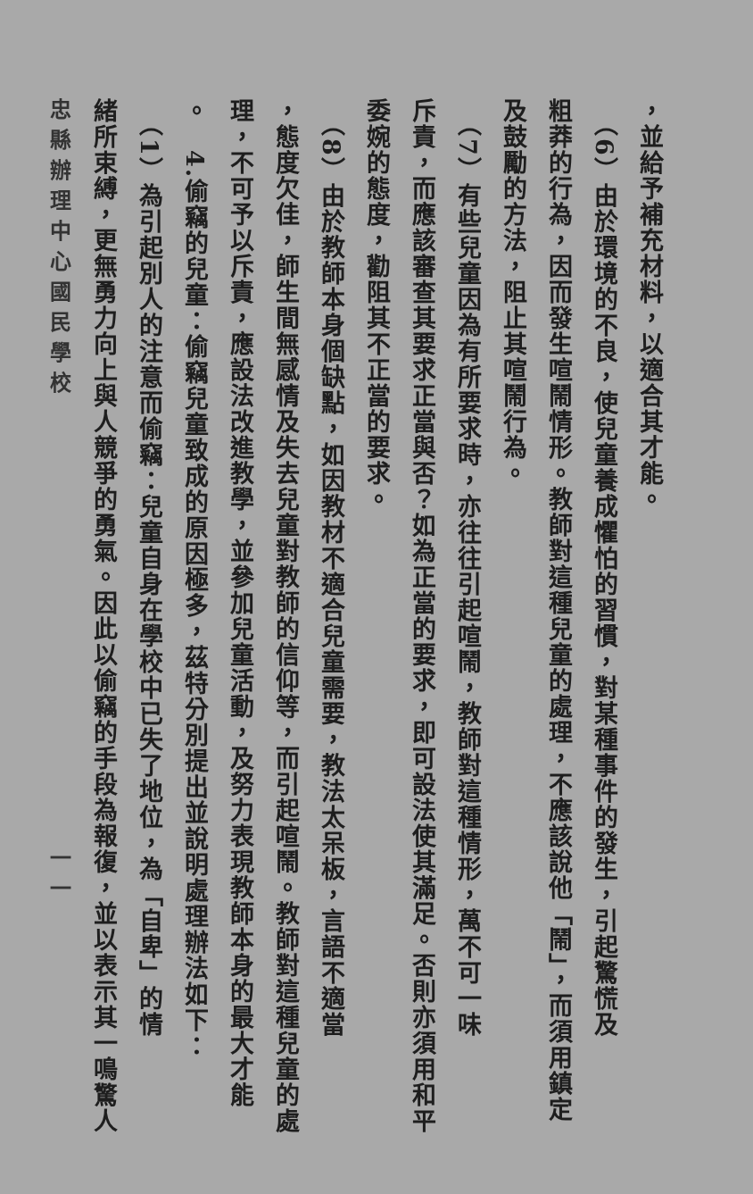，並給予補充材料，以適合其才能。
　（6）由於環境的不良，使兒童養成懼怕的習慣，對某種事件的發生，引起驚慌及
粗莽的行為，因而發生喧鬧情形。教師對這種兒童的處理，不應該說他「鬧」，而須用鎮定
及鼓勵的方法，阻止其喧鬧行為。
　（7）有些兒童因為有所要求時，亦往往引起喧鬧，教師對這種情形，萬不可一味
斥責，而應該審查其要求正當與否？如為正當的要求，即可設法使其滿足。否則亦須用和平
委婉的態度，勸阻其不正當的要求。
　（8）由於教師本身個缺點，如因教材不適合兒童需要，教法太呆板，言語不適當
，態度欠佳，師生間無感情及失去兒童對教師的信仰等，而引起喧鬧。教師對這種兒童的處
理，不可予以斥責，應設法改進教學，並參加兒童活動，及努力表現教師本身的最大才能
。　4.偷竊的兒童：偷竊兒童致成的原因極多，茲特分別提出並說明處理辦法如下：
　（1）為引起別人的注意而偷竊：兒童自身在學校中已失了地位，為「自卑」的情
緒所束縛，更無勇力向上與人競爭的勇氣。因此以偷竊的手段為報復，並以表示其一鳴驚人
忠縣辦理中心國民學校 一一